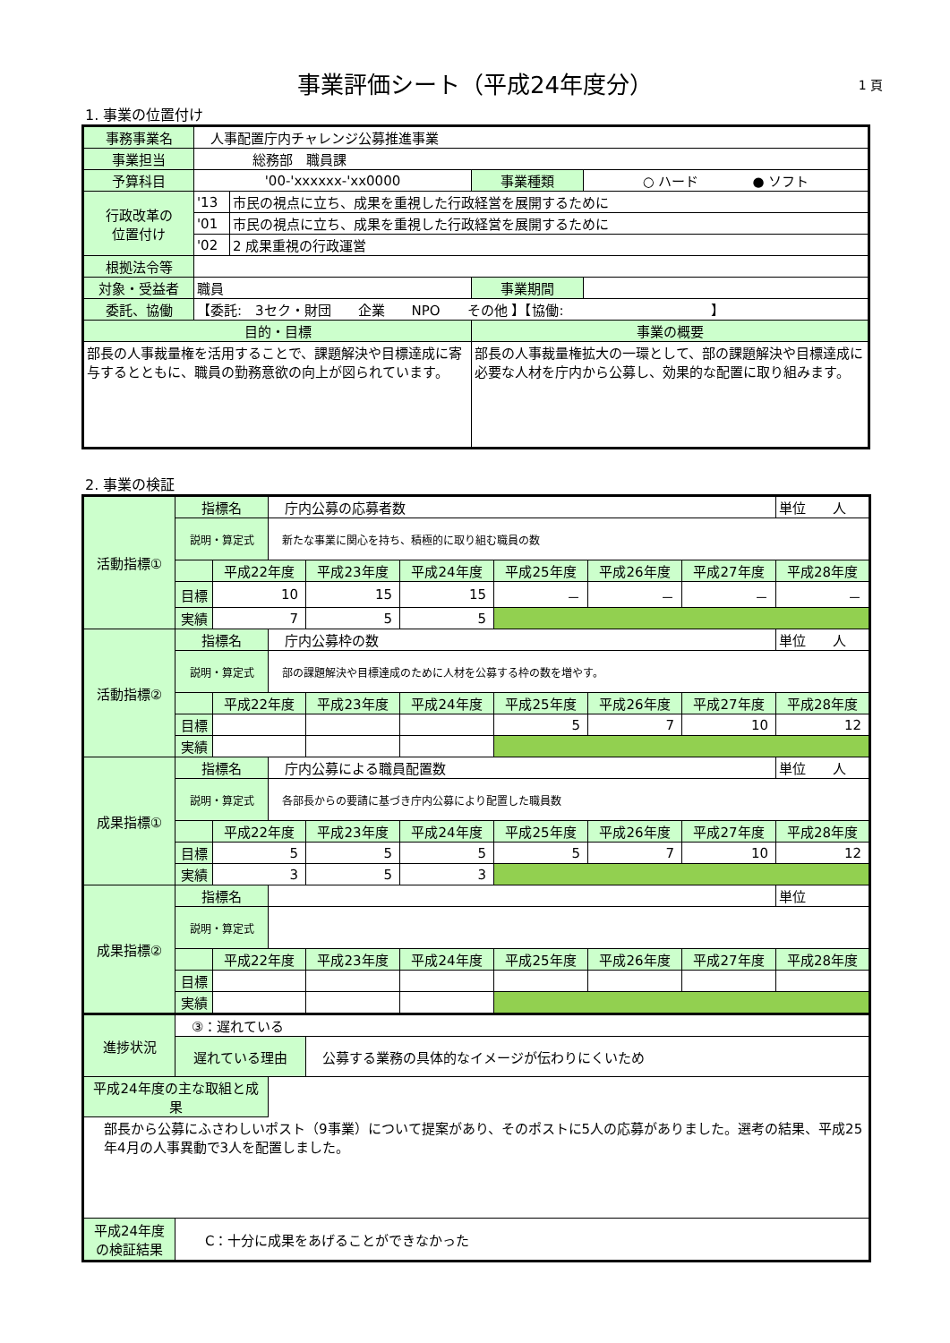事業評価シート（平成24年度分）
1 頁
1. 事業の位置付け
| 事務事業名 | 人事配置庁内チャレンジ公募推進事業 | | | |
| 事業担当 | 総務部 職員課 | | | |
| 予算科目 | '00-'xxxxxx-'xx0000 | | 事業種類 | ○ ハード ● ソフト |
| 行政改革の 位置付け | '13 | 市民の視点に立ち、成果を重視した行政経営を展開するために | | |
| | '01 | 市民の視点に立ち、成果を重視した行政経営を展開するために | | |
| | '02 | 2 成果重視の行政運営 | | |
| 根拠法令等 | | | | |
| 対象・受益者 | 職員 | | 事業期間 | |
| 委託、協働 | 【委託: 3セク・財団 企業 NPO その他 】【協働: 】 | | | |
| 目的・目標 | | | 事業の概要 | |
| 部長の人事裁量権を活用することで、課題解決や目標達成に寄与するとともに、職員の勤務意欲の向上が図られています。 | | | 部長の人事裁量権拡大の一環として、部の課題解決や目標達成に必要な人材を庁内から公募し、効果的な配置に取り組みます。 | |
2. 事業の検証
| 活動指標① | 指標名 | | 庁内公募の応募者数 | | | | | | 単位 人 |
| | 説明・算定式 | | 新たな事業に関心を持ち、積極的に取り組む職員の数 | | | | | | |
| | | 平成22年度 | | 平成23年度 | 平成24年度 | 平成25年度 | 平成26年度 | 平成27年度 | 平成28年度 |
| | 目標 | 10 | | 15 | 15 | － | － | － | － |
| | 実績 | 7 | | 5 | 5 | | | | |
| 活動指標② | 指標名 | | 庁内公募枠の数 | | | | | | 単位 人 |
| | 説明・算定式 | | 部の課題解決や目標達成のために人材を公募する枠の数を増やす。 | | | | | | |
| | | 平成22年度 | | 平成23年度 | 平成24年度 | 平成25年度 | 平成26年度 | 平成27年度 | 平成28年度 |
| | 目標 | | | | | 5 | 7 | 10 | 12 |
| | 実績 | | | | | | | | |
| 成果指標① | 指標名 | | 庁内公募による職員配置数 | | | | | | 単位 人 |
| | 説明・算定式 | | 各部長からの要請に基づき庁内公募により配置した職員数 | | | | | | |
| | | 平成22年度 | | 平成23年度 | 平成24年度 | 平成25年度 | 平成26年度 | 平成27年度 | 平成28年度 |
| | 目標 | 5 | | 5 | 5 | 5 | 7 | 10 | 12 |
| | 実績 | 3 | | 5 | 3 | | | | |
| 成果指標② | 指標名 | | | | | | | | 単位 |
| | 説明・算定式 | | | | | | | | |
| | | 平成22年度 | | 平成23年度 | 平成24年度 | 平成25年度 | 平成26年度 | 平成27年度 | 平成28年度 |
| | 目標 | | | | | | | | |
| | 実績 | | | | | | | | |
| 進捗状況 | ③：遅れている | | | | | | | | |
| | 遅れている理由 | | | 公募する業務の具体的なイメージが伝わりにくいため | | | | | |
| 平成24年度の主な取組と成果 | | | | | | | | | |
| 部長から公募にふさわしいポスト（9事業）について提案があり、そのポストに5人の応募がありました。選考の結果、平成25年4月の人事異動で3人を配置しました。 | | | | | | | | | |
| 平成24年度 の検証結果 | C：十分に成果をあげることができなかった | | | | | | | | |